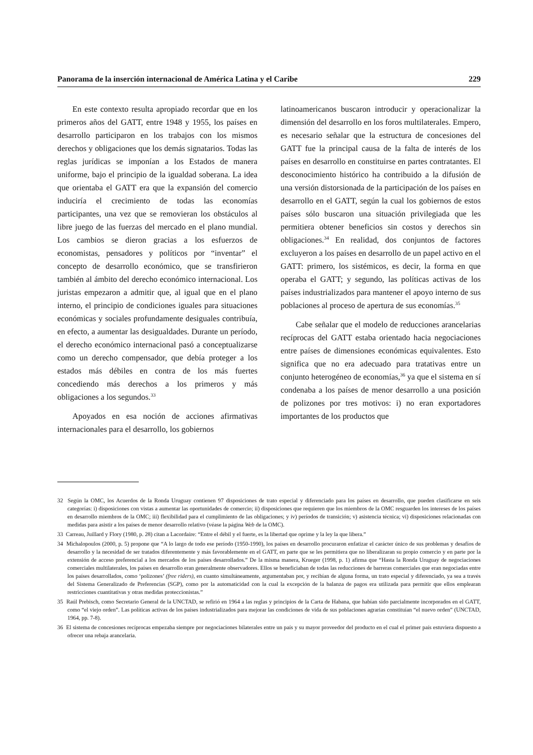Panorama de la inserción internacional de América Latina y el Caribe 229
En este contexto resulta apropiado recordar que en los primeros años del GATT, entre 1948 y 1955, los países en desarrollo participaron en los trabajos con los mismos derechos y obligaciones que los demás signatarios. Todas las reglas jurídicas se imponían a los Estados de manera uniforme, bajo el principio de la igualdad soberana. La idea que orientaba el GATT era que la expansión del comercio induciría el crecimiento de todas las economías participantes, una vez que se removieran los obstáculos al libre juego de las fuerzas del mercado en el plano mundial. Los cambios se dieron gracias a los esfuerzos de economistas, pensadores y políticos por “inventar” el concepto de desarrollo económico, que se transfirieron también al ámbito del derecho económico internacional. Los juristas empezaron a admitir que, al igual que en el plano interno, el principio de condiciones iguales para situaciones económicas y sociales profundamente desiguales contribuía, en efecto, a aumentar las desigualdades. Durante un período, el derecho económico internacional pasó a conceptualizarse como un derecho compensador, que debía proteger a los estados más débiles en contra de los más fuertes concediendo más derechos a los primeros y más obligaciones a los segundos.<sup>33</sup>
Apoyados en esa noción de acciones afirmativas internacionales para el desarrollo, los gobiernos
latinoamericanos buscaron introducir y operacionalizar la dimensión del desarrollo en los foros multilaterales. Empero, es necesario señalar que la estructura de concesiones del GATT fue la principal causa de la falta de interés de los países en desarrollo en constituirse en partes contratantes. El desconocimiento histórico ha contribuido a la difusión de una versión distorsionada de la participación de los países en desarrollo en el GATT, según la cual los gobiernos de estos países sólo buscaron una situación privilegiada que les permitiera obtener beneficios sin costos y derechos sin obligaciones.<sup>34</sup> En realidad, dos conjuntos de factores excluyeron a los países en desarrollo de un papel activo en el GATT: primero, los sistémicos, es decir, la forma en que operaba el GATT; y segundo, las políticas activas de los países industrializados para mantener el apoyo interno de sus poblaciones al proceso de apertura de sus economías.<sup>35</sup>
Cabe señalar que el modelo de reducciones arancelarias recíprocas del GATT estaba orientado hacia negociaciones entre países de dimensiones económicas equivalentes. Esto significa que no era adecuado para tratativas entre un conjunto heterogéneo de economías,<sup>36</sup> ya que el sistema en sí condenaba a los países de menor desarrollo a una posición de polizones por tres motivos: i) no eran exportadores importantes de los productos que
32 Según la OMC, los Acuerdos de la Ronda Uruguay contienen 97 disposiciones de trato especial y diferenciado para los países en desarrollo, que pueden clasificarse en seis categorías: i) disposiciones con vistas a aumentar las oportunidades de comercio; ii) disposiciones que requieren que los miembros de la OMC resguarden los intereses de los países en desarrollo miembros de la OMC; iii) flexibilidad para el cumplimiento de las obligaciones; y iv) períodos de transición; v) asistencia técnica; vi) disposiciones relacionadas con medidas para asistir a los países de menor desarrollo relativo (véase la página Web de la OMC).
33 Carreau, Juillard y Flory (1980, p. 28) citan a Lacordaire: “Entre el débil y el fuerte, es la libertad que oprime y la ley la que libera.”
34 Michalopoulos (2000, p. 5) propone que “A lo largo de todo ese período (1950-1990), los países en desarrollo procuraron enfatizar el carácter único de sus problemas y desafíos de desarrollo y la necesidad de ser tratados diferentemente y más favorablemente en el GATT, en parte que se les permitiera que no liberalizaran su propio comercio y en parte por la extensión de acceso preferencial a los mercados de los países desarrollados.” De la misma manera, Krueger (1998, p. 1) afirma que “Hasta la Ronda Uruguay de negociaciones comerciales multilaterales, los países en desarrollo eran generalmente observadores. Ellos se beneficiaban de todas las reducciones de barreras comerciales que eran negociadas entre los países desarrollados, como ‘polizones’ (free riders), en cuanto simultáneamente, argumentaban por, y recibían de alguna forma, un trato especial y diferenciado, ya sea a través del Sistema Generalizado de Preferencias (SGP), como por la automaticidad con la cual la excepción de la balanza de pagos era utilizada para permitir que ellos emplearan restricciones cuantitativas y otras medidas proteccionistas.”
35 Raúl Prebisch, como Secretario General de la UNCTAD, se refirió en 1964 a las reglas y principios de la Carta de Habana, que habían sido parcialmente incorporados en el GATT, como “el viejo orden”. Las políticas activas de los países industrializados para mejorar las condiciones de vida de sus poblaciones agrarias constituían “el nuevo orden” (UNCTAD, 1964, pp. 7-8).
36 El sistema de concesiones recíprocas empezaba siempre por negociaciones bilaterales entre un país y su mayor proveedor del producto en el cual el primer país estuviera dispuesto a ofrecer una rebaja arancelaria.